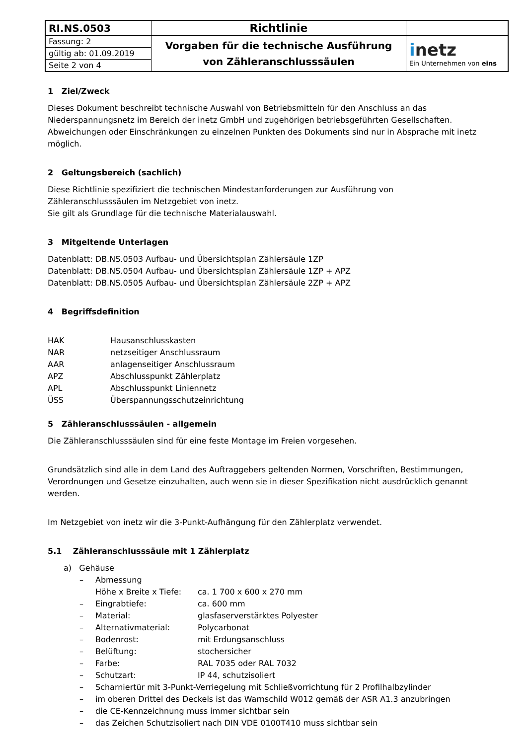| RI.NS.0503 | Richtlinie | |
| Fassung: 2 | Vorgaben für die technische Ausführung von Zähleranschlusssäulen | i netz Ein Unternehmen von eins |
| gültig ab: 01.09.2019 | | |
| Seite 2 von 4 | | |
1 Ziel/Zweck
Dieses Dokument beschreibt technische Auswahl von Betriebsmitteln für den Anschluss an das Niederspannungsnetz im Bereich der inetz GmbH und zugehörigen betriebsgeführten Gesellschaften. Abweichungen oder Einschränkungen zu einzelnen Punkten des Dokuments sind nur in Absprache mit inetz möglich.
2 Geltungsbereich (sachlich)
Diese Richtlinie spezifiziert die technischen Mindestanforderungen zur Ausführung von Zähleranschlusssäulen im Netzgebiet von inetz.
Sie gilt als Grundlage für die technische Materialauswahl.
3 Mitgeltende Unterlagen
Datenblatt: DB.NS.0503 Aufbau- und Übersichtsplan Zählersäule 1ZP
Datenblatt: DB.NS.0504 Aufbau- und Übersichtsplan Zählersäule 1ZP + APZ
Datenblatt: DB.NS.0505 Aufbau- und Übersichtsplan Zählersäule 2ZP + APZ
4 Begriffsdefinition
| HAK | Hausanschlusskasten |
| NAR | netzseitiger Anschlussraum |
| AAR | anlagenseitiger Anschlussraum |
| APZ | Abschlusspunkt Zählerplatz |
| APL | Abschlusspunkt Liniennetz |
| ÜSS | Überspannungsschutzeinrichtung |
5 Zähleranschlusssäulen - allgemein
Die Zähleranschlusssäulen sind für eine feste Montage im Freien vorgesehen.
Grundsätzlich sind alle in dem Land des Auftraggebers geltenden Normen, Vorschriften, Bestimmungen, Verordnungen und Gesetze einzuhalten, auch wenn sie in dieser Spezifikation nicht ausdrücklich genannt werden.
Im Netzgebiet von inetz wir die 3-Punkt-Aufhängung für den Zählerplatz verwendet.
5.1 Zähleranschlusssäule mit 1 Zählerplatz
a) Gehäuse
– Abmessung
Höhe x Breite x Tiefe: ca. 1 700 x 600 x 270 mm
– Eingrabtiefe: ca. 600 mm
– Material: glasfaserverstärktes Polyester
– Alternativmaterial: Polycarbonat
– Bodenrost: mit Erdungsanschluss
– Belüftung: stochersicher
– Farbe: RAL 7035 oder RAL 7032
– Schutzart: IP 44, schutzisoliert
– Scharniertür mit 3-Punkt-Verriegelung mit Schließvorrichtung für 2 Profilhalbzylinder
– im oberen Drittel des Deckels ist das Warnschild W012 gemäß der ASR A1.3 anzubringen
– die CE-Kennzeichnung muss immer sichtbar sein
– das Zeichen Schutzisoliert nach DIN VDE 0100T410 muss sichtbar sein